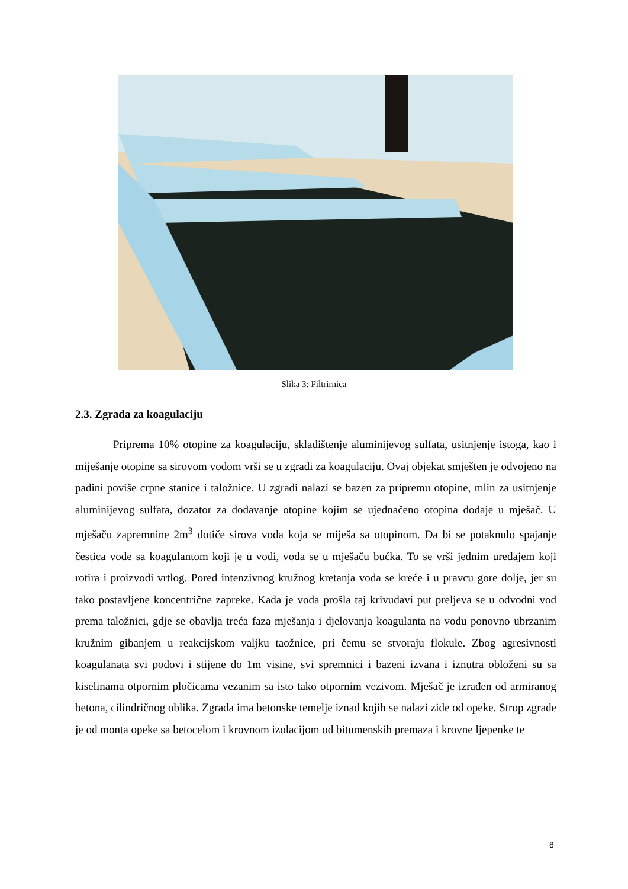Slika 3: Filtrirnica
2.3. Zgrada za koagulaciju
Priprema 10% otopine za koagulaciju, skladištenje aluminijevog sulfata, usitnjenje istoga, kao i miješanje otopine sa sirovom vodom vrši se u zgradi za koagulaciju. Ovaj objekat smješten je odvojeno na padini poviše crpne stanice i taložnice. U zgradi nalazi se bazen za pripremu otopine, mlin za usitnjenje aluminijevog sulfata, dozator za dodavanje otopine kojim se ujednačeno otopina dodaje u mješač. U mješaču zapremnine 2m<sup>3</sup> dotiče sirova voda koja se miješa sa otopinom. Da bi se potaknulo spajanje čestica vode sa koagulantom koji je u vodi, voda se u mješaču bućka. To se vrši jednim uređajem koji rotira i proizvodi vrtlog. Pored intenzivnog kružnog kretanja voda se kreće i u pravcu gore dolje, jer su tako postavljene koncentrične zapreke. Kada je voda prošla taj krivudavi put preljeva se u odvodni vod prema taložnici, gdje se obavlja treća faza mješanja i djelovanja koagulanta na vodu ponovno ubrzanim kružnim gibanjem u reakcijskom valjku taožnice, pri čemu se stvoraju flokule. Zbog agresivnosti koagulanata svi podovi i stijene do 1m visine, svi spremnici i bazeni izvana i iznutra obloženi su sa kiselinama otpornim pločicama vezanim sa isto tako otpornim vezivom. Mješač je izrađen od armiranog betona, cilindričnog oblika. Zgrada ima betonske temelje iznad kojih se nalazi ziđe od opeke. Strop zgrade je od monta opeke sa betocelom i krovnom izolacijom od bitumenskih premaza i krovne ljepenke te
8